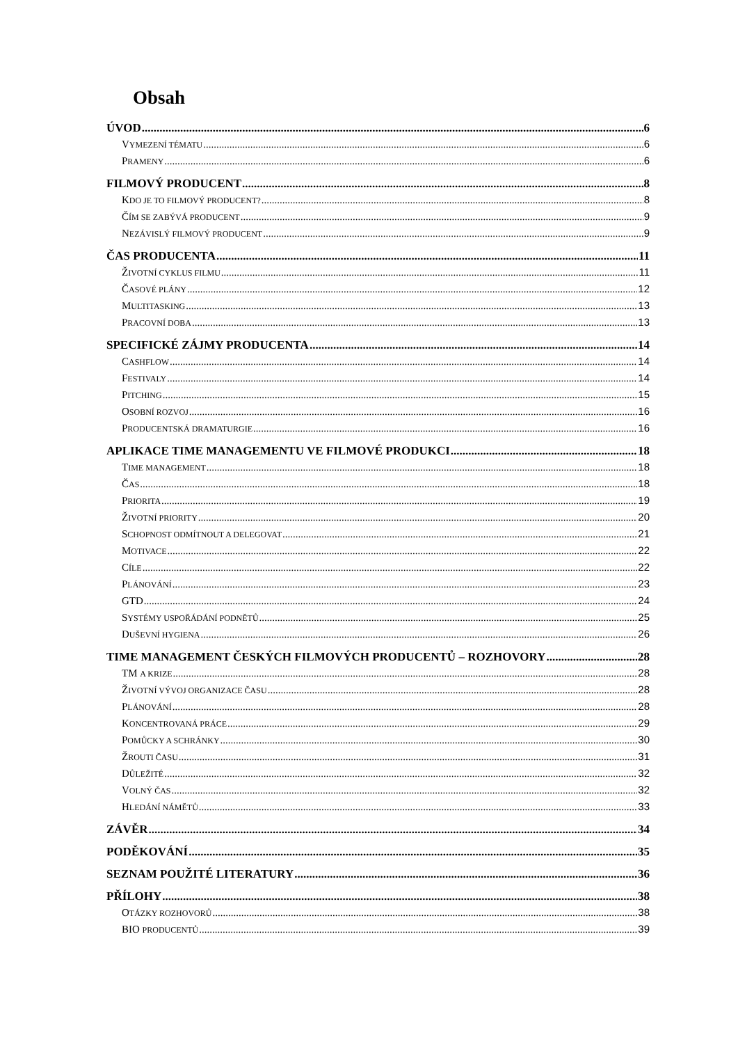Obsah
ÚVOD 6
VYMEZENÍ TÉMATU 6
PRAMENY 6
FILMOVÝ PRODUCENT 8
KDO JE TO FILMOVÝ PRODUCENT? 8
ČÍM SE ZABÝVÁ PRODUCENT 9
NEZÁVISLÝ FILMOVÝ PRODUCENT 9
ČAS PRODUCENTA 11
ŽIVOTNÍ CYKLUS FILMU 11
ČASOVÉ PLÁNY 12
MULTITASKING 13
PRACOVNÍ DOBA 13
SPECIFICKÉ ZÁJMY PRODUCENTA 14
CASHFLOW 14
FESTIVALY 14
PITCHING 15
OSOBNÍ ROZVOJ 16
PRODUCENTSKÁ DRAMATURGIE 16
APLIKACE TIME MANAGEMENTU VE FILMOVÉ PRODUKCI 18
TIME MANAGEMENT 18
ČAS 18
PRIORITA 19
ŽIVOTNÍ PRIORITY 20
SCHOPNOST ODMÍTNOUT A DELEGOVAT 21
MOTIVACE 22
CÍLE 22
PLÁNOVÁNÍ 23
GTD 24
SYSTÉMY USPOŘÁDÁNÍ PODNĚTŮ 25
DUŠEVNÍ HYGIENA 26
TIME MANAGEMENT ČESKÝCH FILMOVÝCH PRODUCENTŮ – ROZHOVORY 28
TM A KRIZE 28
ŽIVOTNÍ VÝVOJ ORGANIZACE ČASU 28
PLÁNOVÁNÍ 28
KONCENTROVANÁ PRÁCE 29
POMŮCKY A SCHRÁNKY 30
ŽROUTI ČASU 31
DŮLEŽITÉ 32
VOLNÝ ČAS 32
HLEDÁNÍ NÁMĚTŮ 33
ZÁVĚR 34
PODĚKOVÁNÍ 35
SEZNAM POUŽITÉ LITERATURY 36
PŘÍLOHY 38
OTÁZKY ROZHOVORŮ 38
BIO PRODUCENTŮ 39